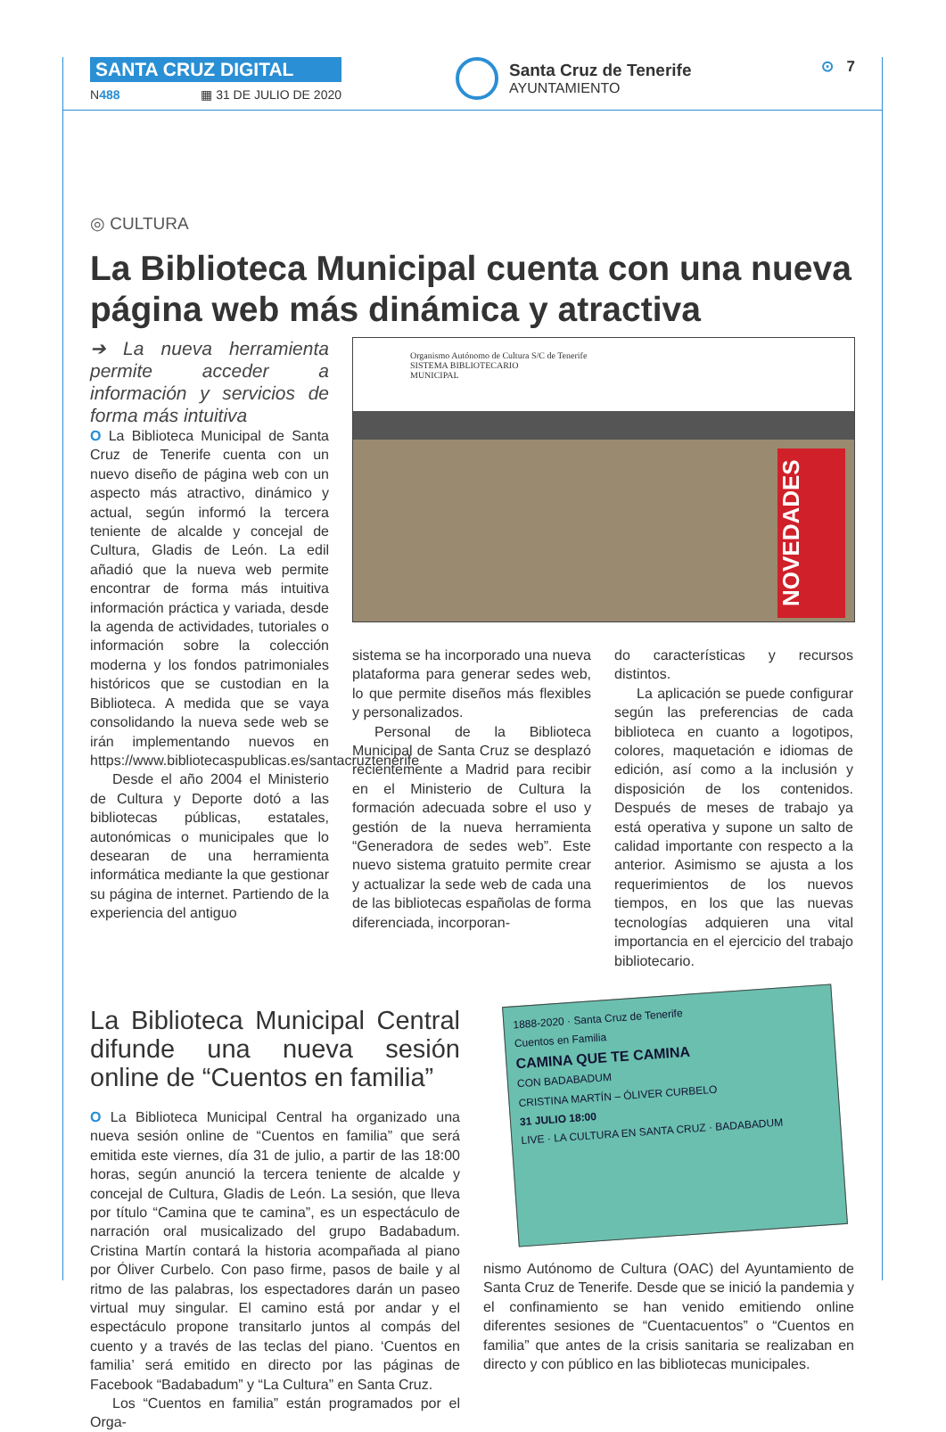SANTA CRUZ DIGITAL
N488 ▦ 31 DE JULIO DE 2020
Santa Cruz de Tenerife
AYUNTAMIENTO
⊙ 7
◎ CULTURA
La Biblioteca Municipal cuenta con una nueva página web más dinámica y atractiva
➔ La nueva herramienta permite acceder a información y servicios de forma más intuitiva
O La Biblioteca Municipal de Santa Cruz de Tenerife cuenta con un nuevo diseño de página web con un aspecto más atractivo, dinámico y actual, según informó la tercera teniente de alcalde y concejal de Cultura, Gladis de León. La edil añadió que la nueva web permite encontrar de forma más intuitiva información práctica y variada, desde la agenda de actividades, tutoriales o información sobre la colección moderna y los fondos patrimoniales históricos que se custodian en la Biblioteca. A medida que se vaya consolidando la nueva sede web se irán implementando nuevos en https://www.bibliotecaspublicas.es/santacruztenerife
Desde el año 2004 el Ministerio de Cultura y Deporte dotó a las bibliotecas públicas, estatales, autonómicas o municipales que lo desearan de una herramienta informática mediante la que gestionar su página de internet. Partiendo de la experiencia del antiguo
Organismo Autónomo de Cultura S/C de Tenerife
SISTEMA BIBLIOTECARIO
MUNICIPAL
NOVEDADES
sistema se ha incorporado una nueva plataforma para generar sedes web, lo que permite diseños más flexibles y personalizados.
Personal de la Biblioteca Municipal de Santa Cruz se desplazó recientemente a Madrid para recibir en el Ministerio de Cultura la formación adecuada sobre el uso y gestión de la nueva herramienta “Generadora de sedes web”. Este nuevo sistema gratuito permite crear y actualizar la sede web de cada una de las bibliotecas españolas de forma diferenciada, incorporan-
do características y recursos distintos.
La aplicación se puede configurar según las preferencias de cada biblioteca en cuanto a logotipos, colores, maquetación e idiomas de edición, así como a la inclusión y disposición de los contenidos. Después de meses de trabajo ya está operativa y supone un salto de calidad importante con respecto a la anterior. Asimismo se ajusta a los requerimientos de los nuevos tiempos, en los que las nuevas tecnologías adquieren una vital importancia en el ejercicio del trabajo bibliotecario.
La Biblioteca Municipal Central difunde una nueva sesión online de “Cuentos en familia”
O La Biblioteca Municipal Central ha organizado una nueva sesión online de “Cuentos en familia” que será emitida este viernes, día 31 de julio, a partir de las 18:00 horas, según anunció la tercera teniente de alcalde y concejal de Cultura, Gladis de León. La sesión, que lleva por título “Camina que te camina”, es un espectáculo de narración oral musicalizado del grupo Badabadum. Cristina Martín contará la historia acompañada al piano por Óliver Curbelo. Con paso firme, pasos de baile y al ritmo de las palabras, los espectadores darán un paseo virtual muy singular. El camino está por andar y el espectáculo propone transitarlo juntos al compás del cuento y a través de las teclas del piano. ‘Cuentos en familia’ será emitido en directo por las páginas de Facebook “Badabadum” y “La Cultura” en Santa Cruz.
Los “Cuentos en familia” están programados por el Orga-
1888-2020 · Santa Cruz de Tenerife
Cuentos en Familia
CAMINA QUE TE CAMINA
CON BADABADUM
CRISTINA MARTÍN – ÓLIVER CURBELO
31 JULIO 18:00
LIVE · LA CULTURA EN SANTA CRUZ · BADABADUM
nismo Autónomo de Cultura (OAC) del Ayuntamiento de Santa Cruz de Tenerife. Desde que se inició la pandemia y el confinamiento se han venido emitiendo online diferentes sesiones de “Cuentacuentos” o “Cuentos en familia” que antes de la crisis sanitaria se realizaban en directo y con público en las bibliotecas municipales.